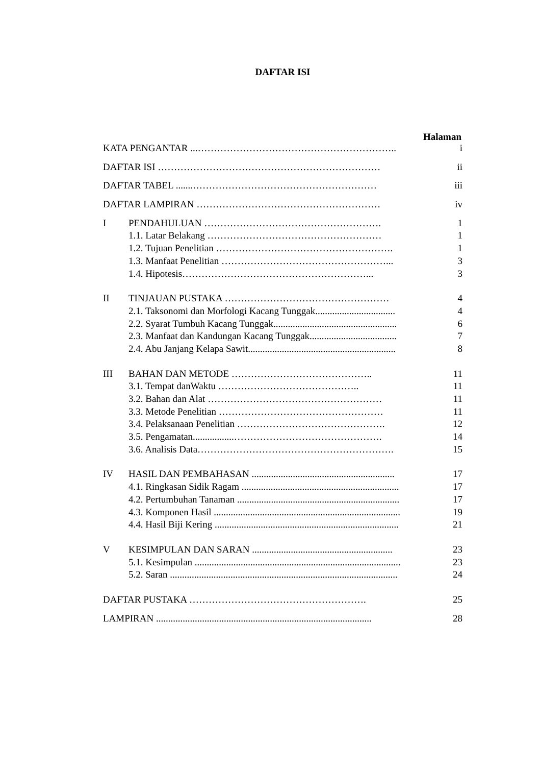DAFTAR ISI
Halaman
| KATA PENGANTAR ...…………………………………………………….. | | i |
| DAFTAR ISI …………………………………………………………… | | ii |
| DAFTAR TABEL .......………………………………………………… | | iii |
| DAFTAR LAMPIRAN ………………………………………………… | | iv |
| I | PENDAHULUAN ………………………………………………. | 1 |
| | 1.1. Latar Belakang ……………………………………………… | 1 |
| | 1.2. Tujuan Penelitian ………………………………………………. | 1 |
| | 1.3. Manfaat Penelitian ……………………………………………... | 3 |
| | 1.4. Hipotesis…………………………………………………... | 3 |
| II | TINJAUAN PUSTAKA …………………………………………… | 4 |
| | 2.1. Taksonomi dan Morfologi Kacang Tunggak................................. | 4 |
| | 2.2. Syarat Tumbuh Kacang Tunggak................................................... | 6 |
| | 2.3. Manfaat dan Kandungan Kacang Tunggak.................................... | 7 |
| | 2.4. Abu Janjang Kelapa Sawit............................................................. | 8 |
| III | BAHAN DAN METODE …………………………………….. | 11 |
| | 3.1. Tempat danWaktu …………………………………….. | 11 |
| | 3.2. Bahan dan Alat ……………………………………………… | 11 |
| | 3.3. Metode Penelitian …………………………………………… | 11 |
| | 3.4. Pelaksanaan Penelitian ………………………………………. | 12 |
| | 3.5. Pengamatan.................………………………………………. | 14 |
| | 3.6. Analisis Data……………………………………………………. | 15 |
| IV | HASIL DAN PEMBAHASAN ........................................................... | 17 |
| | 4.1. Ringkasan Sidik Ragam ................................................................. | 17 |
| | 4.2. Pertumbuhan Tanaman ................................................................... | 17 |
| | 4.3. Komponen Hasil ............................................................................. | 19 |
| | 4.4. Hasil Biji Kering ............................................................................ | 21 |
| V | KESIMPULAN DAN SARAN .......................................................... | 23 |
| | 5.1. Kesimpulan ..................................................................................... | 23 |
| | 5.2. Saran .............................................................................................. | 24 |
| DAFTAR PUSTAKA ………………………………………………. | | 25 |
| LAMPIRAN ......................................................................................... | | 28 |